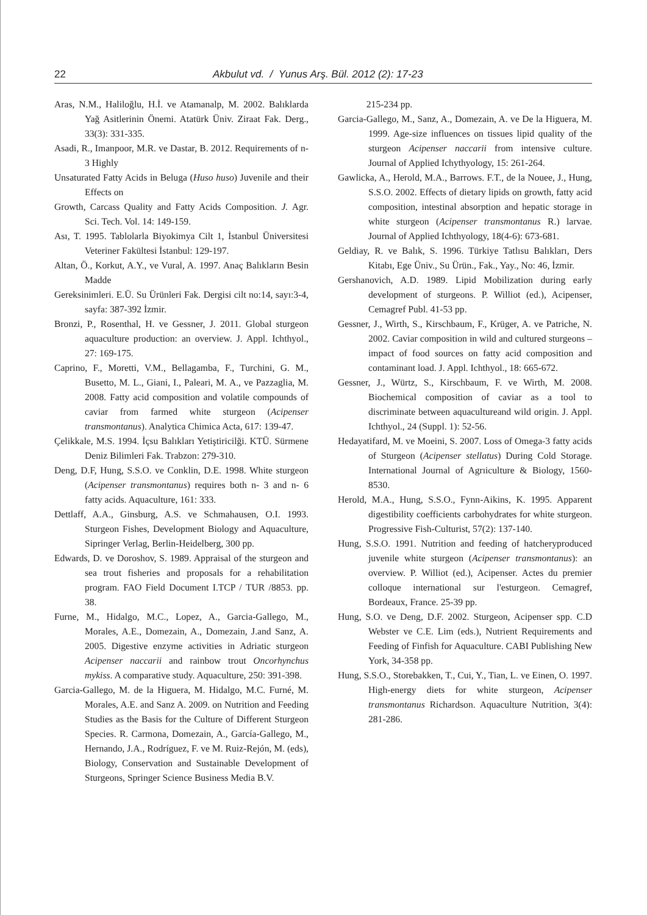22 Akbulut vd. / Yunus Arş. Bül. 2012 (2): 17-23
Aras, N.M., Haliloğlu, H.İ. ve Atamanalp, M. 2002. Balıklarda Yağ Asitlerinin Önemi. Atatürk Üniv. Ziraat Fak. Derg., 33(3): 331-335.
Asadi, R., Imanpoor, M.R. ve Dastar, B. 2012. Requirements of n-3 Highly
Unsaturated Fatty Acids in Beluga (Huso huso) Juvenile and their Effects on
Growth, Carcass Quality and Fatty Acids Composition. J. Agr. Sci. Tech. Vol. 14: 149-159.
Ası, T. 1995. Tablolarla Biyokimya Cilt 1, İstanbul Üniversitesi Veteriner Fakültesi İstanbul: 129-197.
Altan, Ö., Korkut, A.Y., ve Vural, A. 1997. Anaç Balıkların Besin Madde
Gereksinimleri. E.Ü. Su Ürünleri Fak. Dergisi cilt no:14, sayı:3-4, sayfa: 387-392 İzmir.
Bronzi, P., Rosenthal, H. ve Gessner, J. 2011. Global sturgeon aquaculture production: an overview. J. Appl. Ichthyol., 27: 169-175.
Caprino, F., Moretti, V.M., Bellagamba, F., Turchini, G. M., Busetto, M. L., Giani, I., Paleari, M. A., ve Pazzaglia, M. 2008. Fatty acid composition and volatile compounds of caviar from farmed white sturgeon (Acipenser transmontanus). Analytica Chimica Acta, 617: 139-47.
Çelikkale, M.S. 1994. İçsu Balıkları Yetiştiricilği. KTÜ. Sürmene Deniz Bilimleri Fak. Trabzon: 279-310.
Deng, D.F, Hung, S.S.O. ve Conklin, D.E. 1998. White sturgeon (Acipenser transmontanus) requires both n- 3 and n- 6 fatty acids. Aquaculture, 161: 333.
Dettlaff, A.A., Ginsburg, A.S. ve Schmahausen, O.I. 1993. Sturgeon Fishes, Development Biology and Aquaculture, Sipringer Verlag, Berlin-Heidelberg, 300 pp.
Edwards, D. ve Doroshov, S. 1989. Appraisal of the sturgeon and sea trout fisheries and proposals for a rehabilitation program. FAO Field Document I.TCP / TUR /8853. pp. 38.
Furne, M., Hidalgo, M.C., Lopez, A., Garcia-Gallego, M., Morales, A.E., Domezain, A., Domezain, J.and Sanz, A. 2005. Digestive enzyme activities in Adriatic sturgeon Acipenser naccarii and rainbow trout Oncorhynchus mykiss. A comparative study. Aquaculture, 250: 391-398.
Garcia-Gallego, M. de la Higuera, M. Hidalgo, M.C. Furné, M. Morales, A.E. and Sanz A. 2009. on Nutrition and Feeding Studies as the Basis for the Culture of Different Sturgeon Species. R. Carmona, Domezain, A., García-Gallego, M., Hernando, J.A., Rodríguez, F. ve M. Ruiz-Rejón, M. (eds), Biology, Conservation and Sustainable Development of Sturgeons, Springer Science Business Media B.V.
215-234 pp.
Garcia-Gallego, M., Sanz, A., Domezain, A. ve De la Higuera, M. 1999. Age-size influences on tissues lipid quality of the sturgeon Acipenser naccarii from intensive culture. Journal of Applied Ichythyology, 15: 261-264.
Gawlicka, A., Herold, M.A., Barrows. F.T., de la Nouee, J., Hung, S.S.O. 2002. Effects of dietary lipids on growth, fatty acid composition, intestinal absorption and hepatic storage in white sturgeon (Acipenser transmontanus R.) larvae. Journal of Applied Ichthyology, 18(4-6): 673-681.
Geldiay, R. ve Balık, S. 1996. Türkiye Tatlısu Balıkları, Ders Kitabı, Ege Üniv., Su Ürün., Fak., Yay., No: 46, İzmir.
Gershanovich, A.D. 1989. Lipid Mobilization during early development of sturgeons. P. Williot (ed.), Acipenser, Cemagref Publ. 41-53 pp.
Gessner, J., Wirth, S., Kirschbaum, F., Krüger, A. ve Patriche, N. 2002. Caviar composition in wild and cultured sturgeons – impact of food sources on fatty acid composition and contaminant load. J. Appl. Ichthyol., 18: 665-672.
Gessner, J., Würtz, S., Kirschbaum, F. ve Wirth, M. 2008. Biochemical composition of caviar as a tool to discriminate between aquacultureand wild origin. J. Appl. Ichthyol., 24 (Suppl. 1): 52-56.
Hedayatifard, M. ve Moeini, S. 2007. Loss of Omega-3 fatty acids of Sturgeon (Acipenser stellatus) During Cold Storage. International Journal of Agrıiculture & Biology, 1560-8530.
Herold, M.A., Hung, S.S.O., Fynn-Aikins, K. 1995. Apparent digestibility coefficients carbohydrates for white sturgeon. Progressive Fish-Culturist, 57(2): 137-140.
Hung, S.S.O. 1991. Nutrition and feeding of hatcheryproduced juvenile white sturgeon (Acipenser transmontanus): an overview. P. Williot (ed.), Acipenser. Actes du premier colloque international sur l'esturgeon. Cemagref, Bordeaux, France. 25-39 pp.
Hung, S.O. ve Deng, D.F. 2002. Sturgeon, Acipenser spp. C.D Webster ve C.E. Lim (eds.), Nutrient Requirements and Feeding of Finfish for Aquaculture. CABI Publishing New York, 34-358 pp.
Hung, S.S.O., Storebakken, T., Cui, Y., Tian, L. ve Einen, O. 1997. High-energy diets for white sturgeon, Acipenser transmontanus Richardson. Aquaculture Nutrition, 3(4): 281-286.